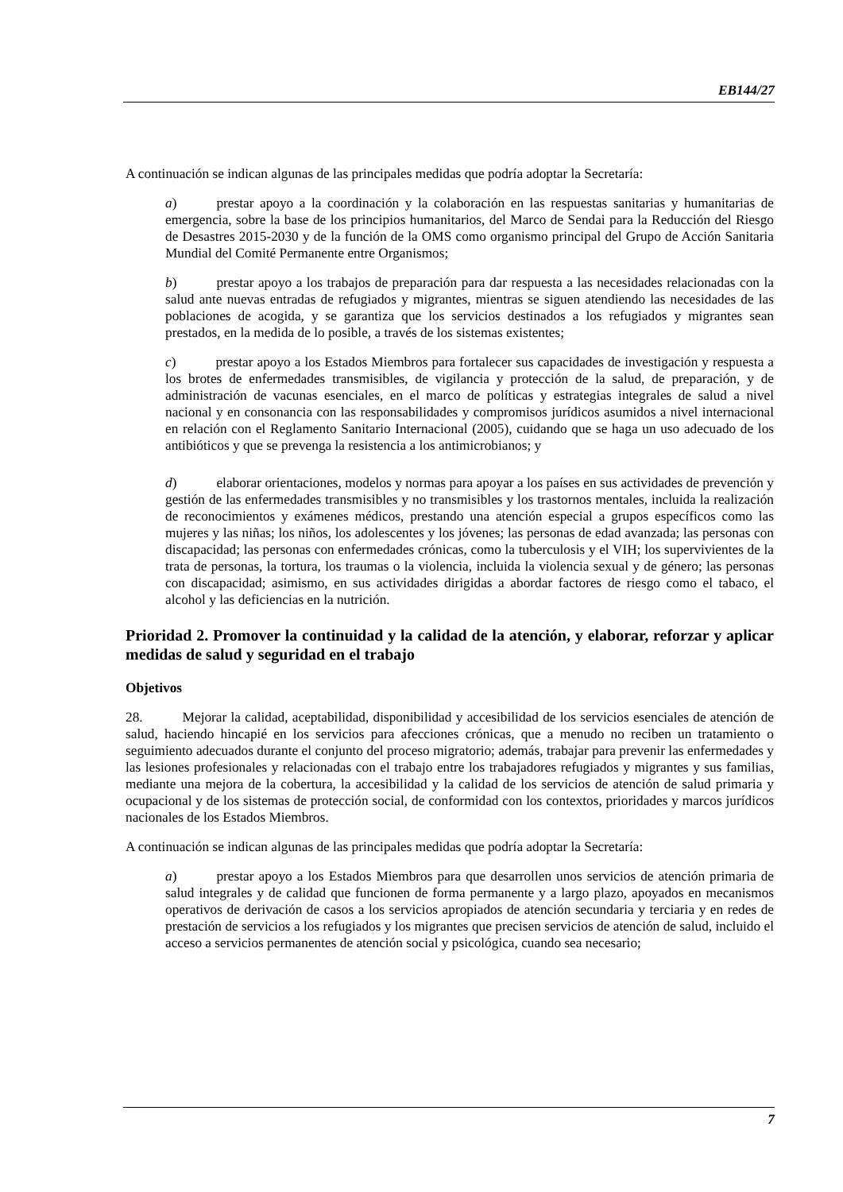EB144/27
A continuación se indican algunas de las principales medidas que podría adoptar la Secretaría:
a) prestar apoyo a la coordinación y la colaboración en las respuestas sanitarias y humanitarias de emergencia, sobre la base de los principios humanitarios, del Marco de Sendai para la Reducción del Riesgo de Desastres 2015-2030 y de la función de la OMS como organismo principal del Grupo de Acción Sanitaria Mundial del Comité Permanente entre Organismos;
b) prestar apoyo a los trabajos de preparación para dar respuesta a las necesidades relacionadas con la salud ante nuevas entradas de refugiados y migrantes, mientras se siguen atendiendo las necesidades de las poblaciones de acogida, y se garantiza que los servicios destinados a los refugiados y migrantes sean prestados, en la medida de lo posible, a través de los sistemas existentes;
c) prestar apoyo a los Estados Miembros para fortalecer sus capacidades de investigación y respuesta a los brotes de enfermedades transmisibles, de vigilancia y protección de la salud, de preparación, y de administración de vacunas esenciales, en el marco de políticas y estrategias integrales de salud a nivel nacional y en consonancia con las responsabilidades y compromisos jurídicos asumidos a nivel internacional en relación con el Reglamento Sanitario Internacional (2005), cuidando que se haga un uso adecuado de los antibióticos y que se prevenga la resistencia a los antimicrobianos; y
d) elaborar orientaciones, modelos y normas para apoyar a los países en sus actividades de prevención y gestión de las enfermedades transmisibles y no transmisibles y los trastornos mentales, incluida la realización de reconocimientos y exámenes médicos, prestando una atención especial a grupos específicos como las mujeres y las niñas; los niños, los adolescentes y los jóvenes; las personas de edad avanzada; las personas con discapacidad; las personas con enfermedades crónicas, como la tuberculosis y el VIH; los supervivientes de la trata de personas, la tortura, los traumas o la violencia, incluida la violencia sexual y de género; las personas con discapacidad; asimismo, en sus actividades dirigidas a abordar factores de riesgo como el tabaco, el alcohol y las deficiencias en la nutrición.
Prioridad 2. Promover la continuidad y la calidad de la atención, y elaborar, reforzar y aplicar medidas de salud y seguridad en el trabajo
Objetivos
28. Mejorar la calidad, aceptabilidad, disponibilidad y accesibilidad de los servicios esenciales de atención de salud, haciendo hincapié en los servicios para afecciones crónicas, que a menudo no reciben un tratamiento o seguimiento adecuados durante el conjunto del proceso migratorio; además, trabajar para prevenir las enfermedades y las lesiones profesionales y relacionadas con el trabajo entre los trabajadores refugiados y migrantes y sus familias, mediante una mejora de la cobertura, la accesibilidad y la calidad de los servicios de atención de salud primaria y ocupacional y de los sistemas de protección social, de conformidad con los contextos, prioridades y marcos jurídicos nacionales de los Estados Miembros.
A continuación se indican algunas de las principales medidas que podría adoptar la Secretaría:
a) prestar apoyo a los Estados Miembros para que desarrollen unos servicios de atención primaria de salud integrales y de calidad que funcionen de forma permanente y a largo plazo, apoyados en mecanismos operativos de derivación de casos a los servicios apropiados de atención secundaria y terciaria y en redes de prestación de servicios a los refugiados y los migrantes que precisen servicios de atención de salud, incluido el acceso a servicios permanentes de atención social y psicológica, cuando sea necesario;
7